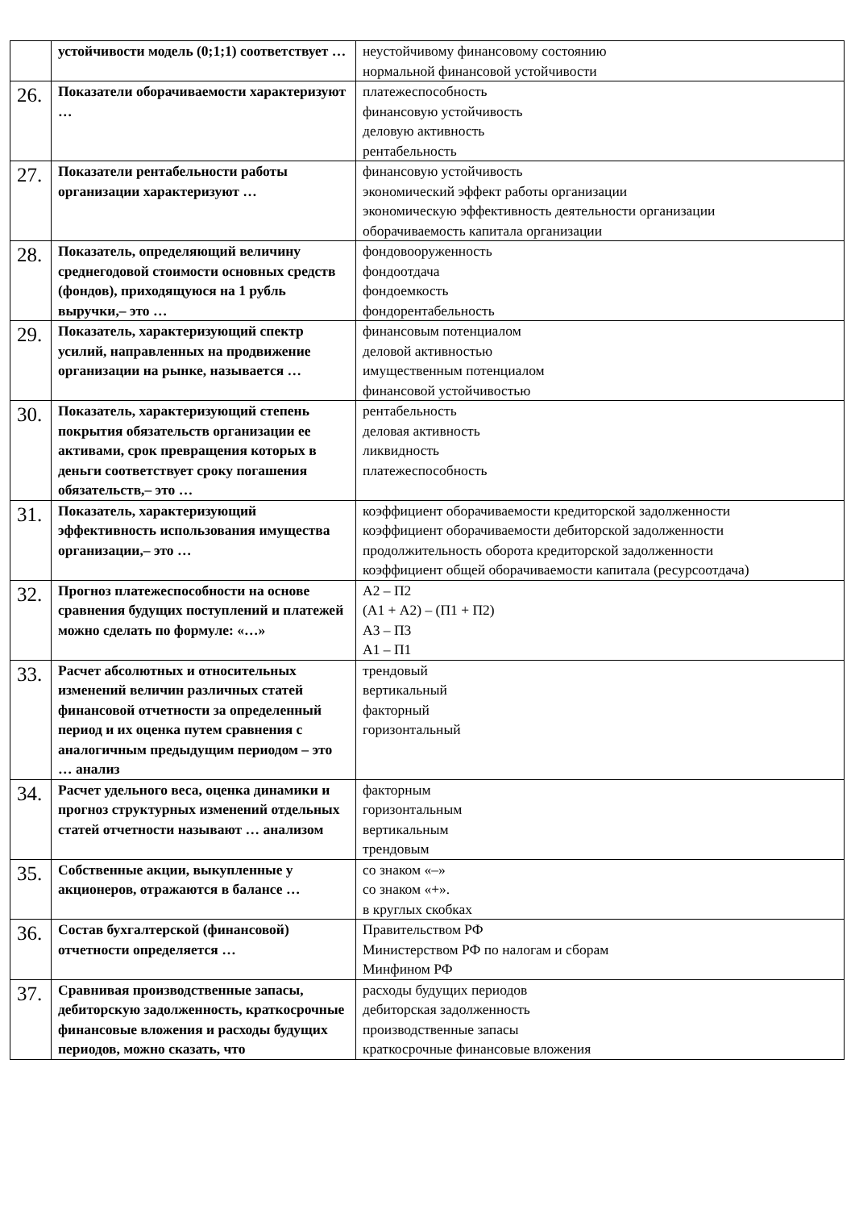| | устойчивости модель (0;1;1) соответствует … | неустойчивому финансовому состоянию нормальной финансовой устойчивости |
| 26. | Показатели оборачиваемости характеризуют … | платежеспособность финансовую устойчивость деловую активность рентабельность |
| 27. | Показатели рентабельности работы организации характеризуют … | финансовую устойчивость экономический эффект работы организации экономическую эффективность деятельности организации оборачиваемость капитала организации |
| 28. | Показатель, определяющий величину среднегодовой стоимости основных средств (фондов), приходящуюся на 1 рубль выручки,– это … | фондовооруженность фондоотдача фондоемкость фондорентабельность |
| 29. | Показатель, характеризующий спектр усилий, направленных на продвижение организации на рынке, называется … | финансовым потенциалом деловой активностью имущественным потенциалом финансовой устойчивостью |
| 30. | Показатель, характеризующий степень покрытия обязательств организации ее активами, срок превращения которых в деньги соответствует сроку погашения обязательств,– это … | рентабельность деловая активность ликвидность платежеспособность |
| 31. | Показатель, характеризующий эффективность использования имущества организации,– это … | коэффициент оборачиваемости кредиторской задолженности коэффициент оборачиваемости дебиторской задолженности продолжительность оборота кредиторской задолженности коэффициент общей оборачиваемости капитала (ресурсоотдача) |
| 32. | Прогноз платежеспособности на основе сравнения будущих поступлений и платежей можно сделать по формуле: «…» | А2 – П2 (А1 + А2) – (П1 + П2) А3 – П3 А1 – П1 |
| 33. | Расчет абсолютных и относительных изменений величин различных статей финансовой отчетности за определенный период и их оценка путем сравнения с аналогичным предыдущим периодом – это … анализ | трендовый вертикальный факторный горизонтальный |
| 34. | Расчет удельного веса, оценка динамики и прогноз структурных изменений отдельных статей отчетности называют … анализом | факторным горизонтальным вертикальным трендовым |
| 35. | Собственные акции, выкупленные у акционеров, отражаются в балансе … | со знаком «–» со знаком «+». в круглых скобках |
| 36. | Состав бухгалтерской (финансовой) отчетности определяется … | Правительством РФ Министерством РФ по налогам и сборам Минфином РФ |
| 37. | Сравнивая производственные запасы, дебиторскую задолженность, краткосрочные финансовые вложения и расходы будущих периодов, можно сказать, что | расходы будущих периодов дебиторская задолженность производственные запасы краткосрочные финансовые вложения |